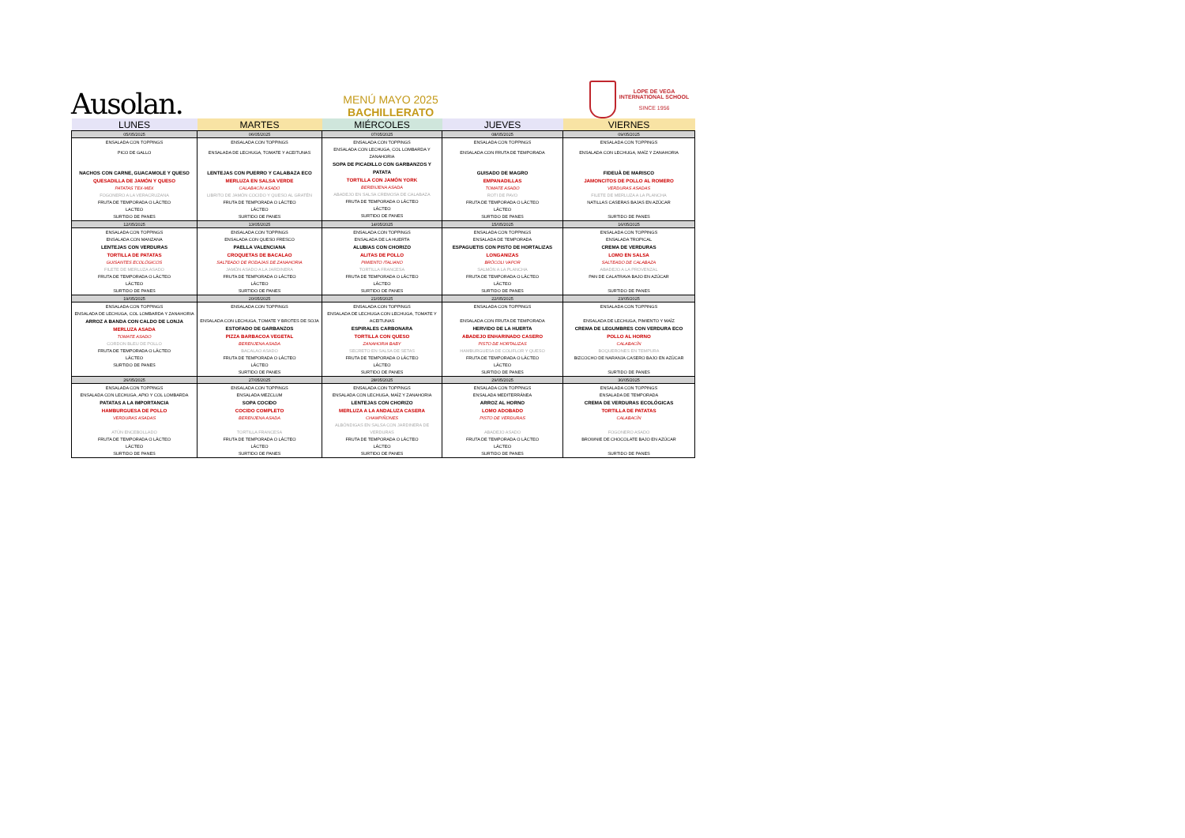Ausolan.
MENÚ MAYO 2025
BACHILLERATO
LOPE DE VEGA
INTERNATIONAL SCHOOL
SINCE 1956
| LUNES | MARTES | MIÉRCOLES | JUEVES | VIERNES |
| --- | --- | --- | --- | --- |
| 05/05/2025 | 06/05/2025 | 07/05/2025 | 08/05/2025 | 09/05/2025 |
| ENSALADA CON TOPPINGS PICO DE GALLO NACHOS CON CARNE, GUACAMOLE Y QUESO QUESADILLA DE JAMÓN Y QUESO PATATAS TEX-MEX FOGONERO A LA VERACRUZANA FRUTA DE TEMPORADA O LÁCTEO LACTEO SURTIDO DE PANES | ENSALADA CON TOPPINGS ENSALADA DE LECHUGA, TOMATE Y ACEITUNAS LENTEJAS CON PUERRO Y CALABAZA ECO MERLUZA EN SALSA VERDE CALABACÍN ASADO LIBRITO DE JAMÓN COCIDO Y QUESO AL GRATÉN FRUTA DE TEMPORADA O LÁCTEO LÁCTEO SURTIDO DE PANES | ENSALADA CON TOPPINGS ENSALADA CON LECHUGA, COL LOMBARDA Y ZANAHORIA SOPA DE PICADILLO CON GARBANZOS Y PATATA TORTILLA CON JAMÓN YORK BERENJENA ASADA ABADEJO EN SALSA CREMOSA DE CALABAZA FRUTA DE TEMPORADA O LÁCTEO LÁCTEO SURTIDO DE PANES | ENSALADA CON TOPPINGS ENSALADA CON FRUTA DE TEMPORADA GUISADO DE MAGRO EMPANADILLAS TOMATE ASADO ROTI DE PAVO FRUTA DE TEMPORADA O LÁCTEO LÁCTEO SURTIDO DE PANES | ENSALADA CON TOPPINGS ENSALADA CON LECHUGA, MAÍZ Y ZANAHORIA FIDEUÀ DE MARISCO JAMONCITOS DE POLLO AL ROMERO VERDURAS ASADAS FILETE DE MERLUZA A LA PLANCHA NATILLAS CASERAS BAJAS EN AZÚCAR SURTIDO DE PANES |
| 12/05/2025 | 13/05/2025 | 14/05/2025 | 15/05/2025 | 16/05/2025 |
| ENSALADA CON TOPPINGS ENSALADA CON MANZANA LENTEJAS CON VERDURAS TORTILLA DE PATATAS GUISANTES ECOLÓGICOS FILETE DE MERLUZA ASADO FRUTA DE TEMPORADA O LÁCTEO LÁCTEO SURTIDO DE PANES | ENSALADA CON TOPPINGS ENSALADA CON QUESO FRESCO PAELLA VALENCIANA CROQUETAS DE BACALAO SALTEADO DE RODAJAS DE ZANAHORIA JAMÓN ASADO A LA JARDINERA FRUTA DE TEMPORADA O LÁCTEO LÁCTEO SURTIDO DE PANES | ENSALADA CON TOPPINGS ENSALADA DE LA HUERTA ALUBIAS CON CHORIZO ALITAS DE POLLO PIMIENTO ITALIANO TORTILLA FRANCESA FRUTA DE TEMPORADA O LÁCTEO LÁCTEO SURTIDO DE PANES | ENSALADA CON TOPPINGS ENSALADA DE TEMPORADA ESPAGUETIS CON PISTO DE HORTALIZAS LONGANIZAS BRÓCOLI VAPOR SALMÓN A LA PLANCHA FRUTA DE TEMPORADA O LÁCTEO LÁCTEO SURTIDO DE PANES | ENSALADA CON TOPPINGS ENSALADA TROPICAL CREMA DE VERDURAS LOMO EN SALSA SALTEADO DE CALABAZA ABADEJO A LA PROVENZAL PAN DE CALATRAVA BAJO EN AZÚCAR SURTIDO DE PANES |
| 19/05/2025 | 20/05/2025 | 21/05/2025 | 22/05/2025 | 23/05/2025 |
| ENSALADA CON TOPPINGS ENSALADA DE LECHUGA, COL LOMBARDA Y ZANAHORIA ARROZ A BANDA CON CALDO DE LONJA MERLUZA ASADA TOMATE ASADO CORDON BLEU DE POLLO FRUTA DE TEMPORADA O LÁCTEO LÁCTEO SURTIDO DE PANES | ENSALADA CON TOPPINGS ENSALADA CON LECHUGA, TOMATE Y BROTES DE SOJA ESTOFADO DE GARBANZOS PIZZA BARBACOA VEGETAL BERENJENA ASADA BACALAO ASADO FRUTA DE TEMPORADA O LÁCTEO LÁCTEO SURTIDO DE PANES | ENSALADA CON TOPPINGS ENSALADA DE LECHUGA CON LECHUGA, TOMATE Y ACEITUNAS ESPIRALES CARBONARA TORTILLA CON QUESO ZANAHORIA BABY SECRETO EN SALSA DE SETAS FRUTA DE TEMPORADA O LÁCTEO LÁCTEO SURTIDO DE PANES | ENSALADA CON TOPPINGS ENSALADA CON FRUTA DE TEMPORADA HERVIDO DE LA HUERTA ABADEJO ENHARINADO CASERO PISTO DE HORTALIZAS HAMBURGUESA DE COLIFLOR Y QUESO FRUTA DE TEMPORADA O LÁCTEO LÁCTEO SURTIDO DE PANES | ENSALADA CON TOPPINGS ENSALADA DE LECHUGA, PIMIENTO Y MAÍZ CREMA DE LEGUMBRES CON VERDURA ECO POLLO AL HORNO CALABACÍN BOQUERONES EN TEMPURA BIZCOCHO DE NARANJA CASERO BAJO EN AZÚCAR SURTIDO DE PANES |
| 26/05/2025 | 27/05/2025 | 28/05/2025 | 29/05/2025 | 30/05/2025 |
| ENSALADA CON TOPPINGS ENSALADA CON LECHUGA, APIO Y COL LOMBARDA PATATAS A LA IMPORTANCIA HAMBURGUESA DE POLLO VERDURAS ASADAS ATÚN ENCEBOLLADO FRUTA DE TEMPORADA O LÁCTEO LÁCTEO SURTIDO DE PANES | ENSALADA CON TOPPINGS ENSALADA MEZCLUM SOPA COCIDO COCIDO COMPLETO BERENJENA ASADA TORTILLA FRANCESA FRUTA DE TEMPORADA O LÁCTEO LÁCTEO SURTIDO DE PANES | ENSALADA CON TOPPINGS ENSALADA CON LECHUGA, MAÍZ Y ZANAHORIA LENTEJAS CON CHORIZO MERLUZA A LA ANDALUZA CASERA CHAMPIÑONES ALBÓNDIGAS EN SALSA CON JARDINERA DE VERDURAS FRUTA DE TEMPORADA O LÁCTEO LÁCTEO SURTIDO DE PANES | ENSALADA CON TOPPINGS ENSALADA MEDITERRÁNEA ARROZ AL HORNO LOMO ADOBADO PISTO DE VERDURAS ABADEJO ASADO FRUTA DE TEMPORADA O LÁCTEO LÁCTEO SURTIDO DE PANES | ENSALADA CON TOPPINGS ENSALADA DE TEMPORADA CREMA DE VERDURAS ECOLÓGICAS TORTILLA DE PATATAS CALABACÍN FOGONERO ASADO BROWNIE DE CHOCOLATE BAJO EN AZÚCAR SURTIDO DE PANES |